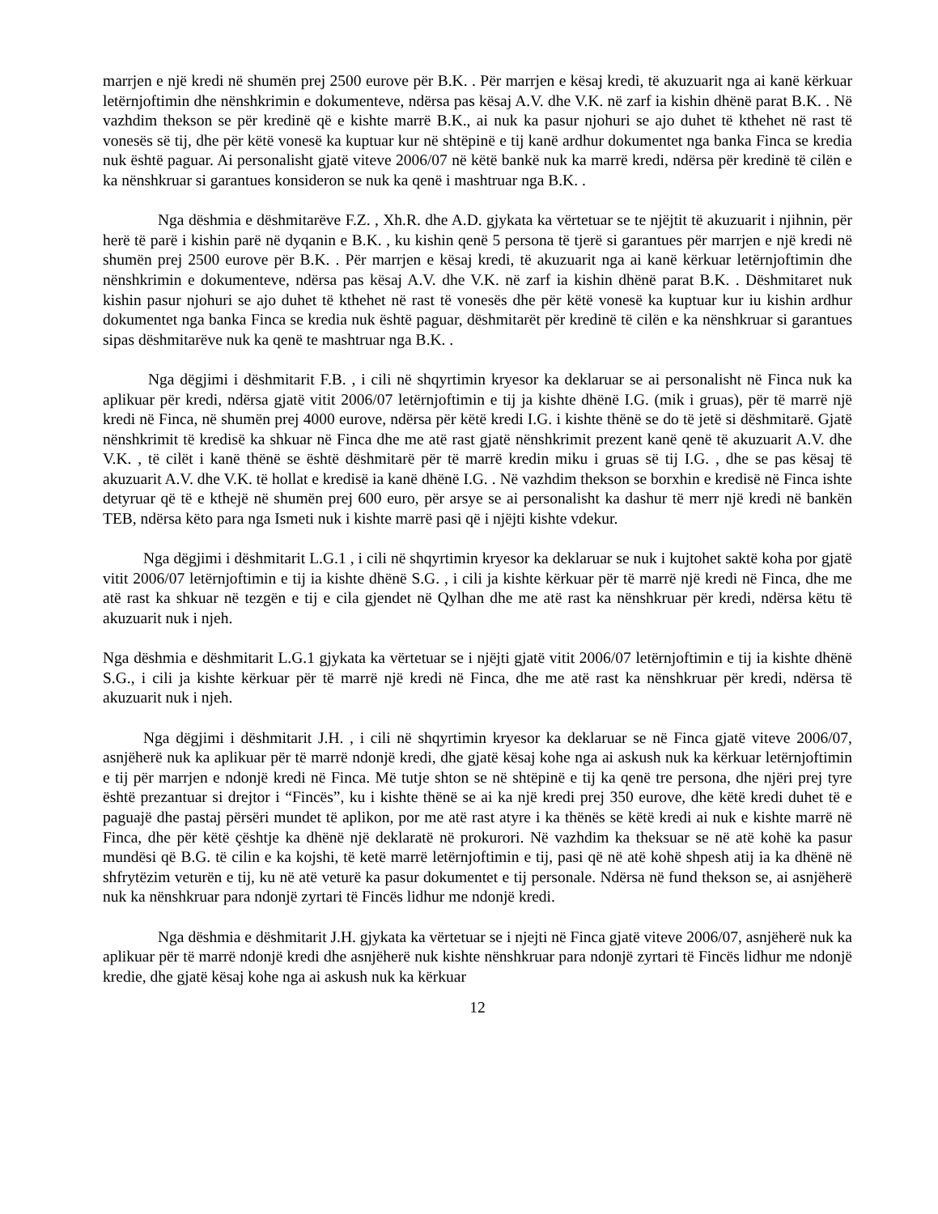marrjen e një kredi në shumën prej 2500 eurove për B.K. . Për marrjen e kësaj kredi, të akuzuarit nga ai kanë kërkuar letërnjoftimin dhe nënshkrimin e dokumenteve, ndërsa pas kësaj A.V. dhe V.K. në zarf ia kishin dhënë parat B.K. . Në vazhdim thekson se për kredinë që e kishte marrë B.K., ai nuk ka pasur njohuri se ajo duhet të kthehet në rast të vonesës së tij, dhe për këtë vonesë ka kuptuar kur në shtëpinë e tij kanë ardhur dokumentet nga banka Finca se kredia nuk është paguar. Ai personalisht gjatë viteve 2006/07 në këtë bankë nuk ka marrë kredi, ndërsa për kredinë të cilën e ka nënshkruar si garantues konsideron se nuk ka qenë i mashtruar nga B.K. .
Nga dëshmia e dëshmitarëve F.Z. , Xh.R. dhe A.D. gjykata ka vërtetuar se te njëjtit të akuzuarit i njihnin, për herë të parë i kishin parë në dyqanin e B.K. , ku kishin qenë 5 persona të tjerë si garantues për marrjen e një kredi në shumën prej 2500 eurove për B.K. . Për marrjen e kësaj kredi, të akuzuarit nga ai kanë kërkuar letërnjoftimin dhe nënshkrimin e dokumenteve, ndërsa pas kësaj A.V. dhe V.K. në zarf ia kishin dhënë parat B.K. . Dëshmitaret nuk kishin pasur njohuri se ajo duhet të kthehet në rast të vonesës dhe për këtë vonesë ka kuptuar kur iu kishin ardhur dokumentet nga banka Finca se kredia nuk është paguar, dëshmitarët për kredinë të cilën e ka nënshkruar si garantues sipas dëshmitarëve nuk ka qenë te mashtruar nga B.K. .
Nga dëgjimi i dëshmitarit F.B. , i cili në shqyrtimin kryesor ka deklaruar se ai personalisht në Finca nuk ka aplikuar për kredi, ndërsa gjatë vitit 2006/07 letërnjoftimin e tij ja kishte dhënë I.G. (mik i gruas), për të marrë një kredi në Finca, në shumën prej 4000 eurove, ndërsa për këtë kredi I.G. i kishte thënë se do të jetë si dëshmitarë. Gjatë nënshkrimit të kredisë ka shkuar në Finca dhe me atë rast gjatë nënshkrimit prezent kanë qenë të akuzuarit A.V. dhe V.K. , të cilët i kanë thënë se është dëshmitarë për të marrë kredin miku i gruas së tij I.G. , dhe se pas kësaj të akuzuarit A.V. dhe V.K. të hollat e kredisë ia kanë dhënë I.G. . Në vazhdim thekson se borxhin e kredisë në Finca ishte detyruar që të e kthejë në shumën prej 600 euro, për arsye se ai personalisht ka dashur të merr një kredi në bankën TEB, ndërsa këto para nga Ismeti nuk i kishte marrë pasi që i njëjti kishte vdekur.
Nga dëgjimi i dëshmitarit L.G.1 , i cili në shqyrtimin kryesor ka deklaruar se nuk i kujtohet saktë koha por gjatë vitit 2006/07 letërnjoftimin e tij ia kishte dhënë S.G. , i cili ja kishte kërkuar për të marrë një kredi në Finca, dhe me atë rast ka shkuar në tezgën e tij e cila gjendet në Qylhan dhe me atë rast ka nënshkruar për kredi, ndërsa këtu të akuzuarit nuk i njeh.
Nga dëshmia e dëshmitarit L.G.1 gjykata ka vërtetuar se i njëjti gjatë vitit 2006/07 letërnjoftimin e tij ia kishte dhënë S.G., i cili ja kishte kërkuar për të marrë një kredi në Finca, dhe me atë rast ka nënshkruar për kredi, ndërsa të akuzuarit nuk i njeh.
Nga dëgjimi i dëshmitarit J.H. , i cili në shqyrtimin kryesor ka deklaruar se në Finca gjatë viteve 2006/07, asnjëherë nuk ka aplikuar për të marrë ndonjë kredi, dhe gjatë kësaj kohe nga ai askush nuk ka kërkuar letërnjoftimin e tij për marrjen e ndonjë kredi në Finca. Më tutje shton se në shtëpinë e tij ka qenë tre persona, dhe njëri prej tyre është prezantuar si drejtor i “Fincës”, ku i kishte thënë se ai ka një kredi prej 350 eurove, dhe këtë kredi duhet të e paguajë dhe pastaj përsëri mundet të aplikon, por me atë rast atyre i ka thënës se këtë kredi ai nuk e kishte marrë në Finca, dhe për këtë çështje ka dhënë një deklaratë në prokurori. Në vazhdim ka theksuar se në atë kohë ka pasur mundësi që B.G. të cilin e ka kojshi, të ketë marrë letërnjoftimin e tij, pasi që në atë kohë shpesh atij ia ka dhënë në shfrytëzim veturën e tij, ku në atë veturë ka pasur dokumentet e tij personale. Ndërsa në fund thekson se, ai asnjëherë nuk ka nënshkruar para ndonjë zyrtari të Fincës lidhur me ndonjë kredi.
Nga dëshmia e dëshmitarit J.H. gjykata ka vërtetuar se i njejti në Finca gjatë viteve 2006/07, asnjëherë nuk ka aplikuar për të marrë ndonjë kredi dhe asnjëherë nuk kishte nënshkruar para ndonjë zyrtari të Fincës lidhur me ndonjë kredie, dhe gjatë kësaj kohe nga ai askush nuk ka kërkuar
12